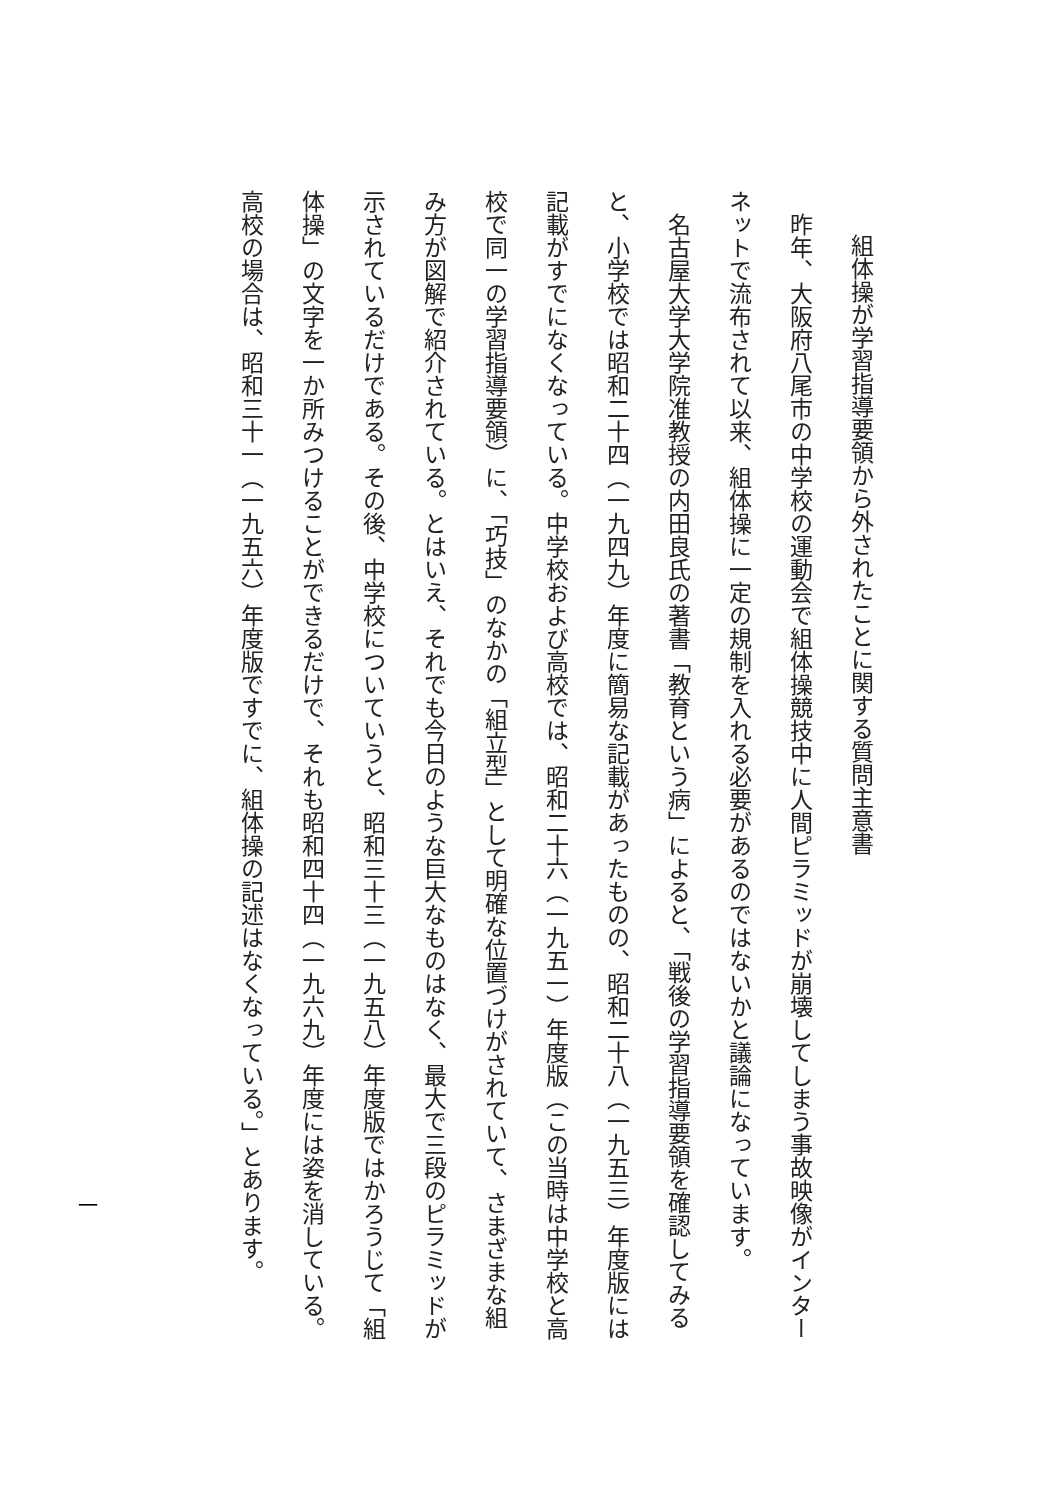組体操が学習指導要領から外されたことに関する質問主意書
　昨年、大阪府八尾市の中学校の運動会で組体操競技中に人間ピラミッドが崩壊してしまう事故映像がインターネットで流布されて以来、組体操に一定の規制を入れる必要があるのではないかと議論になっています。
　名古屋大学大学院准教授の内田良氏の著書「教育という病」によると、「戦後の学習指導要領を確認してみると、小学校では昭和二十四（一九四九）年度に簡易な記載があったものの、昭和二十八（一九五三）年度版には記載がすでになくなっている。中学校および高校では、昭和二十六（一九五一）年度版（この当時は中学校と高校で同一の学習指導要領）に、「巧技」のなかの「組立型」として明確な位置づけがされていて、さまざまな組み方が図解で紹介されている。とはいえ、それでも今日のような巨大なものはなく、最大で三段のピラミッドが示されているだけである。その後、中学校についていうと、昭和三十三（一九五八）年度版ではかろうじて「組体操」の文字を一か所みつけることができるだけで、それも昭和四十四（一九六九）年度には姿を消している。高校の場合は、昭和三十一（一九五六）年度版ですでに、組体操の記述はなくなっている。」とあります。
一